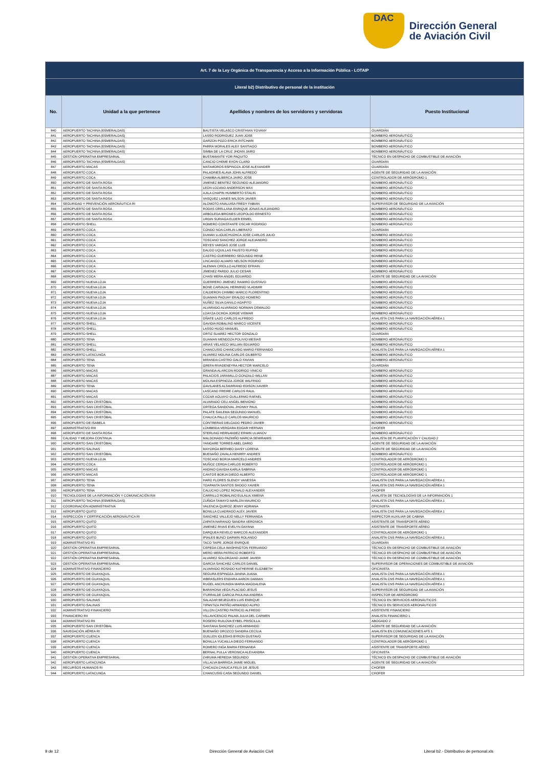DAC
Dirección General
de Aviación Civil
| Art. 7 de la Ley Orgánica de Transparencia y Acceso a la Información Pública - LOTAIP | | | |
| Literal b2) Distributivo de personal de la institución | | | |
| No. | Unidad a la que pertenece | Apellidos y nombres de los servidores y servidoras | Puesto Institucional |
| 840 | AEROPUERTO TACHINA (ESMERALDAS) | BAUTISTA VELASCO CRISTHIAN YOVANY | GUARDIÁN |
| 841 | AEROPUERTO TACHINA (ESMERALDAS) | LASSO RODRIGUEZ JUAN JOSE | BOMBERO AERONÁUTICO |
| 842 | AEROPUERTO TACHINA (ESMERALDAS) | GARZON POZO ERICK RITCHARI | BOMBERO AERONÁUTICO |
| 843 | AEROPUERTO TACHINA (ESMERALDAS) | PARRA MORALES ALEX SANTIAGO | BOMBERO AERONÁUTICO |
| 844 | AEROPUERTO TACHINA (ESMERALDAS) | SIMBA DE LA CRUZ JHONN JAIRO | BOMBERO AERONÁUTICO |
| 845 | GESTIÓN OPERATIVA EMPRESARIAL | BUSTAMANTE YOR PAQUITO | TÉCNICO EN DESPACHO DE COMBUSTIBLE DE AVIACIÓN |
| 846 | AEROPUERTO TACHINA (ESMERALDAS) | CANCIO CHEME EXON CLARD | GUARDIÁN |
| 847 | AEROPUERTO MACAS | MATAMOROS ESPINOZA JOSE ALEXANDER | GUARDIÁN |
| 848 | AEROPUERTO COCA | PALADINES ALAVA JOHN ALFREDO | AGENTE DE SEGURIDAD DE LA AVIACIÓN |
| 849 | AEROPUERTO COCA | CHAMBA ALBERCA JAIRO JOSE | CONTROLADOR DE AERÓDROMO 1 |
| 850 | AEROPUERTO DE SANTA ROSA | JIMENEZ BENITEZ SEGUNDO ALEJANDRO | BOMBERO AERONÁUTICO |
| 851 | AEROPUERTO DE SANTA ROSA | LEON LOZANO ANDERSON MAX | BOMBERO AERONÁUTICO |
| 852 | AEROPUERTO DE SANTA ROSA | AJILA CHAPIN HUMBERTO STALIN | BOMBERO AERONÁUTICO |
| 853 | AEROPUERTO DE SANTA ROSA | VASQUEZ LAINES WILSON JAVIER | BOMBERO AERONÁUTICO |
| 854 | SEGURIDAD Y PREVENCIÓN AERONÁUTICA RI | ALOMOTO ANALUISA FREDY FABIAN | SUPERVISOR DE SEGURIDAD DE LA AVIACIÓN |
| 855 | AEROPUERTO DE SANTA ROSA | RODAS ORELLANA ENRIQUE JONAS ALEJANDRO | BOMBERO AERONÁUTICO |
| 856 | AEROPUERTO DE SANTA ROSA | ARBOLEDA BRIONES LEOPOLDO ERNESTO | BOMBERO AERONÁUTICO |
| 857 | AEROPUERTO DE SANTA ROSA | URDIN SURIAGA ELDER ERMEL | BOMBERO AERONÁUTICO |
| 858 | AEROPUERTO SHELL | ROMERO CONSTANTE OSCAR RODRIGO | BOMBERO AERONÁUTICO |
| 859 | AEROPUERTO COCA | CONDO NOA CARLIN LIBERATO | GUARDIÁN |
| 860 | AEROPUERTO COCA | DUMAN LLIGUICHUZHCA JOSE CARLOS JULIO | BOMBERO AERONÁUTICO |
| 861 | AEROPUERTO COCA | TOSCANO SANCHEZ JORGE ALEJANDRO | BOMBERO AERONÁUTICO |
| 862 | AEROPUERTO COCA | REYES VARGAS JOSE LUIS | BOMBERO AERONÁUTICO |
| 863 | AEROPUERTO COCA | DALGO UQUILLAS FAUSTO RUFINO | BOMBERO AERONÁUTICO |
| 864 | AEROPUERTO COCA | CASTRO GUERRERO SEGUNDO RENE | BOMBERO AERONÁUTICO |
| 865 | AEROPUERTO COCA | LINCANGO ALVARO NELSON RODRIGO | BOMBERO AERONÁUTICO |
| 866 | AEROPUERTO COCA | ALEMAN CRIOLLO ALFREDO EFRAIN | BOMBERO AERONÁUTICO |
| 867 | AEROPUERTO COCA | JIMENEZ PARDO JULIO CESAR | BOMBERO AERONÁUTICO |
| 868 | AEROPUERTO COCA | CHASI MERA ANGEL EDUARDO | AGENTE DE SEGURIDAD DE LA AVIACIÓN |
| 869 | AEROPUERTO NUEVA LOJA | GUERRERO JIMENEZ RAMIRO GUSTAVO | BOMBERO AERONÁUTICO |
| 870 | AEROPUERTO NUEVA LOJA | BONE CARVAJAL HERMINIO VLADIMIR | BOMBERO AERONÁUTICO |
| 871 | AEROPUERTO NUEVA LOJA | CALDERON CHIMBO MARCO FLORENTINO | BOMBERO AERONÁUTICO |
| 872 | AEROPUERTO NUEVA LOJA | GUAMAN PAGUAY ERALDO HOMERO | BOMBERO AERONÁUTICO |
| 873 | AEROPUERTO NUEVA LOJA | NUÑEZ SILVA DANILO AGAPITO | BOMBERO AERONÁUTICO |
| 874 | AEROPUERTO NUEVA LOJA | ALVARADO ALVARADO NORMAN OSWALDO | BOMBERO AERONÁUTICO |
| 875 | AEROPUERTO NUEVA LOJA | LOAYZA OCHOA JORGE VISMAR | BOMBERO AERONÁUTICO |
| 876 | AEROPUERTO NUEVA LOJA | OÑATE LAZO CARLOS ALFREDO | ANALISTA CNS PARA LA NAVEGACIÓN AÉREA 1 |
| 877 | AEROPUERTO SHELL | GAVIDIA ROBALINO MARCO VICENTE | BOMBERO AERONÁUTICO |
| 878 | AEROPUERTO SHELL | LASSO HUGO MANUEL | BOMBERO AERONÁUTICO |
| 879 | AEROPUERTO SHELL | ORTIZ SUAREZ HECTOR GONZALO | GUARDIÁN |
| 880 | AEROPUERTO TENA | GUAMAN MENDOZA POLIVIO MESIAS | BOMBERO AERONÁUTICO |
| 881 | AEROPUERTO SHELL | ARIAS VELASCO WILLIAN EDUARDO | BOMBERO AERONÁUTICO |
| 882 | AEROPUERTO SHELL | CHANCUSIG CHANCUSIG MARIO FERNANDO | ANALISTA CNS PARA LA NAVEGACIÓN AÉREA 1 |
| 883 | AEROPUERTO LATACUNGA | ALVAREZ MOLINA CARLOS GILBERTO | BOMBERO AERONÁUTICO |
| 884 | AEROPUERTO TENA | MIRANDA CASTRO GALO FAVIAN | BOMBERO AERONÁUTICO |
| 885 | AEROPUERTO TENA | GREFA RIVADENEYRA HECTOR MARCELO | GUARDIÁN |
| 886 | AEROPUERTO MACAS | GRANDA ALARCON RODRIGO VINICIO | BOMBERO AERONÁUTICO |
| 887 | AEROPUERTO MACAS | PALACIOS JARAMILLO GONZALO WILLAN | BOMBERO AERONÁUTICO |
| 888 | AEROPUERTO MACAS | MOLINA ESPINOZA JORGE WILFRIDO | BOMBERO AERONÁUTICO |
| 889 | AEROPUERTO TENA | GAVILANES ALTAMIRANO EDISON XAVIER | BOMBERO AERONÁUTICO |
| 890 | AEROPUERTO MACAS | LASCANO FREIRE CARLOS RAUL | BOMBERO AERONÁUTICO |
| 891 | AEROPUERTO MACAS | COZAR AGUAYO GUILLERMO RAFAEL | BOMBERO AERONÁUTICO |
| 892 | AEROPUERTO SAN CRISTÓBAL | ALVARADO CELI ANGEL BENIGNO | BOMBERO AERONÁUTICO |
| 893 | AEROPUERTO SAN CRISTÓBAL | ORTEGA SANDOVAL JHONNY PAUL | BOMBERO AERONÁUTICO |
| 894 | AEROPUERTO SAN CRISTÓBAL | PALATE SAILEMA SEGUNDO MANUEL | BOMBERO AERONÁUTICO |
| 895 | AEROPUERTO SAN CRISTÓBAL | CHAUCA PALLO CARLOS MAURICIO | BOMBERO AERONÁUTICO |
| 896 | AEROPUERTO DE ISABELA | CONTRERAS DELGADO PEDRO JAVIER | BOMBERO AERONÁUTICO |
| 897 | ADMINISTRATIVO RIII | LOMBEIDA VERGARA EDGAR HERNAN | CHOFER |
| 898 | AEROPUERTO DE SANTA ROSA | STERLING HERNANDEZ ERWIN ULIANOV | BOMBERO AERONÁUTICO |
| 899 | CALIDAD Y MEJORA CONTINUA | MALDONADO PAZMIÑO MARCIA SEMIRAMIS | ANALISTA DE PLANIFICACIÓN Y CALIDAD 2 |
| 900 | AEROPUERTO SAN CRISTÓBAL | YANGARE TORRES ABEL DARIO | AGENTE DE SEGURIDAD DE LA AVIACIÓN |
| 901 | AEROPUERTO SALINAS | MAYORGA BERMEO DAISY LORENA | AGENTE DE SEGURIDAD DE LA AVIACIÓN |
| 902 | AEROPUERTO SAN CRISTÓBAL | BUENAÑO ZAVALA HENRRY ANDRES | BOMBERO AERONÁUTICO |
| 903 | AEROPUERTO NUEVA LOJA | TOSCANO BORJA MARCELO ANDRES | CONTROLADOR DE AERÓDROMO 1 |
| 904 | AEROPUERTO COCA | MUÑOZ CERDA CARLOS ROBERTO | CONTROLADOR DE AERÓDROMO 1 |
| 905 | AEROPUERTO MACAS | ANDINO GAVIDIA KARLA SABRINA | CONTROLADOR DE AERÓDROMO 1 |
| 906 | AEROPUERTO MACAS | CANTOS BORJA DIEGO ALBERTO | CONTROLADOR DE AERÓDROMO 1 |
| 907 | AEROPUERTO TENA | HARO FLORES SLENDY VANESSA | ANALISTA CNS PARA LA NAVEGACIÓN AÉREA 1 |
| 908 | AEROPUERTO TENA | TOAPANTA SANTOS SHOGO XAVIER | ANALISTA CNS PARA LA NAVEGACIÓN AÉREA 1 |
| 909 | AEROPUERTO TENA | CALUCHO LOPEZ RONALD ALEXANDER | CHOFER |
| 910 | TECNOLOGÍAS DE LA INFORMACIÓN Y COMUNICACIÓN RIII | CARRILLO ROBALINO EULALIA XIMENA | ANALISTA DE TECNOLOGÍAS DE LA INFORMACIÓN 1 |
| 911 | AEROPUERTO TACHINA (ESMERALDAS) | ZUÑIGA TAMAYO MARLON MAURICIO | ANALISTA CNS PARA LA NAVEGACIÓN AÉREA 1 |
| 912 | COORDINACIÓN ADMINISTRATIVA | VALENCIA QUIROZ JENNY ADRIANA | OFICINISTA |
| 913 | AEROPUERTO QUITO | BONILLA CUADRADO ALEX JAVIER | ANALISTA CNS PARA LA NAVEGACIÓN AÉREA 1 |
| 914 | INSPECCIÓN Y CERTIFICACIÓN AERONÁUTICA RI | SANCHEZ VALLEJO NELLY FERNANDA | INSPECTOR AUXILIAR DE CABINA |
| 915 | AEROPUERTO QUITO | ZAPATA NARANJO SANDRA VERONICA | ASISTENTE DE TRANSPORTE AÉREO |
| 916 | AEROPUERTO QUITO | JIMENEZ RIVAS EVELYN DAYANA | ASISTENTE DE TRANSPORTE AÉREO |
| 917 | AEROPUERTO QUITO | DARQUEA REVELO MARCOS ALEXANDER | CONTROLADOR DE AERÓDROMO 1 |
| 918 | AEROPUERTO QUITO | IPIALES BUNCI DARWIN ROLANDO | ANALISTA CNS PARA LA NAVEGACIÓN AÉREA 1 |
| 919 | ADMINISTRATIVO R1 | TACO TAIPE JORGE ENRIQUE | GUARDIÁN |
| 920 | GESTIÓN OPERATIVA EMPRESARIAL | CEPEDA CELA WASHINGTON FERNANDO | TÉCNICO EN DESPACHO DE COMBUSTIBLE DE AVIACIÓN |
| 921 | GESTIÓN OPERATIVA EMPRESARIAL | MERO MERA PATRICIO ROBERTO | TÉCNICO EN DESPACHO DE COMBUSTIBLE DE AVIACIÓN |
| 922 | GESTIÓN OPERATIVA EMPRESARIAL | ALVAREZ SOLORZANO JAIME JAVIER | TÉCNICO EN DESPACHO DE COMBUSTIBLE DE AVIACIÓN |
| 923 | GESTIÓN OPERATIVA EMPRESARIAL | GARCIA SANCHEZ CARLOS DANIEL | SUPERVISOR DE OPERACIONES DE COMBUSTIBLE DE AVIACIÓN |
| 924 | ADMINISTRATIVO FINANCIERO | ALVARADO ROSADO KATHERINE ELIZABETH | OFICINISTA |
| 925 | AEROPUERTO DE GUAYAQUIL | SEGURA ESPINOZA JANINA JUANA | ANALISTA CNS PARA LA NAVEGACIÓN AÉREA 1 |
| 926 | AEROPUERTO DE GUAYAQUIL | WBRASLERS ENDARA AARON DAMIAN | ANALISTA CNS PARA LA NAVEGACIÓN AÉREA 1 |
| 927 | AEROPUERTO DE GUAYAQUIL | RUGEL ANCHUNDIA MARIA MAGDALENA | ANALISTA CNS PARA LA NAVEGACIÓN AÉREA 1 |
| 928 | AEROPUERTO DE GUAYAQUIL | BARAHONA VEGA PLACIDO JESUS | SUPERVISOR DE SEGURIDAD DE LA AVIACIÓN |
| 929 | AEROPUERTO DE GUAYAQUIL | ITURRALDE GARCIA PAULINA ANDREA | INSPECTOR DE AERÓDROMO |
| 930 | AEROPUERTO SALINAS | SALAZAR BEJEGUEN LUIS ENRIQUE | TÉCNICO EN SERVICIOS AERONÁUTICOS |
| 931 | AEROPUERTO SALINAS | TIPANTIZA PATIÑO ARMANDO ALIPIO | TÉCNICO EN SERVICIOS AERONÁUTICOS |
| 932 | ADMINISTRATIVO FINANCIERO | VILLON CASTRO PATRICIO ALFREDO | ASISTENTE FINANCIERO |
| 933 | FINANCIERO RII | VILLAVICENCIO PALMA JULIA DEL CARMEN | ANALISTA FINANCIERO 1 |
| 934 | ADMINISTRATIVO RII | ROSERO RUILOVA EYBEL PRISCILLA | ABOGADO 2 |
| 935 | AEROPUERTO SAN CRISTÓBAL | SANTANA SANCHEZ LUIS ARMANDO | AGENTE DE SEGURIDAD DE LA AVIACIÓN |
| 936 | NAVEGACIÓN AÉREA RI | BUENAÑO OROZCO SANDRA CECILIA | ANALISTA EN COMUNICACIONES AFS 1 |
| 937 | AEROPUERTO CUENCA | GUILLEN IGLESIAS BYRON GUSTAVO | SUPERVISOR DE SEGURIDAD DE LA AVIACIÓN |
| 938 | AEROPUERTO CUENCA | BONILLA YUCAILLA DIEGO FERNANDO | CONTROLADOR DE AERÓDROMO 1 |
| 939 | AEROPUERTO CUENCA | ROMERO INGA MARIA FERNANDA | ASISTENTE DE TRANSPORTE AÉREO |
| 940 | AEROPUERTO CUENCA | BERNAL PULLA VERONICA ALEXANDRA | OFICINISTA |
| 941 | GESTIÓN OPERATIVA EMPRESARIAL | ZARUMA HEREDIA SEGUNDO | TÉCNICO EN DESPACHO DE COMBUSTIBLE DE AVIACIÓN |
| 942 | AEROPUERTO LATACUNGA | VILLALVA BARRIGA JAIME MIGUEL | AGENTE DE SEGURIDAD DE LA AVIACIÓN |
| 943 | RECURSOS HUMANOS RI | CHICAIZA CHAUCA FELIX DE JESUS | CHOFER |
| 944 | AEROPUERTO LATACUNGA | CHANCUSIG CASA SEGUNDO DANIEL | CHOFER |
9 de 12 Dirección General de Aviación Civil Literal b2.- Distributivo de personal.xls